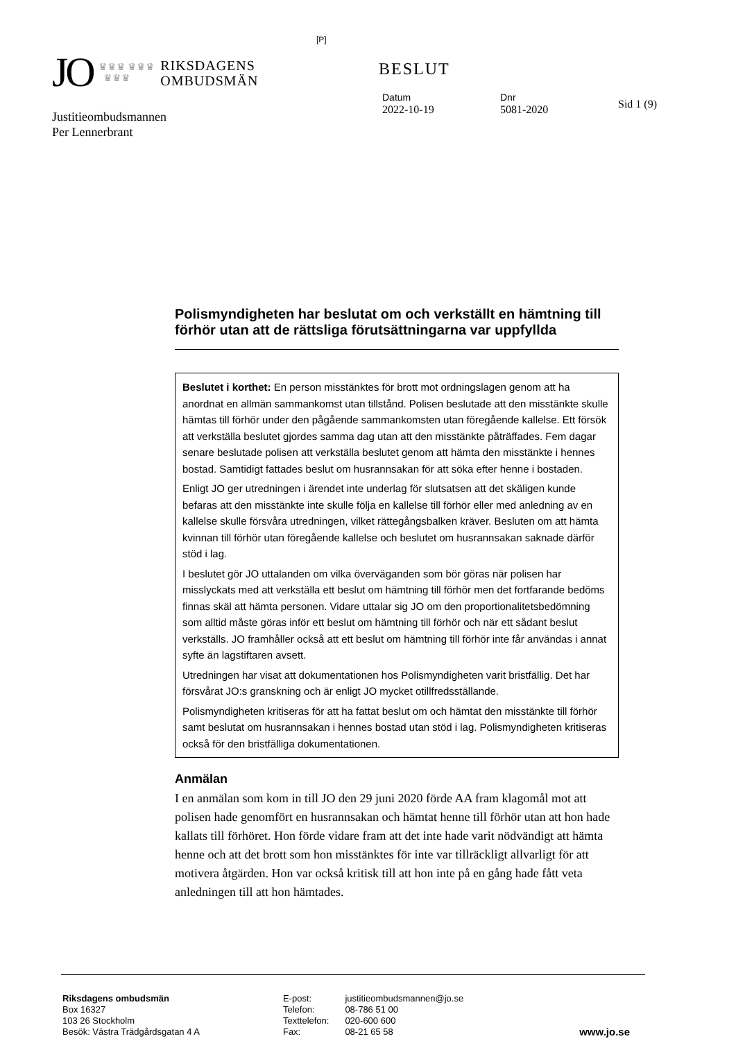JO ♛♛♛ ♛♛♛
♛♛♛ RIKSDAGENS
OMBUDSMÄN
[P]
BESLUT
Datum
2022-10-19
Dnr
5081-2020
Sid 1 (9)
Justitieombudsmannen
Per Lennerbrant
Polismyndigheten har beslutat om och verkställt en hämtning till förhör utan att de rättsliga förutsättningarna var uppfyllda
Beslutet i korthet: En person misstänktes för brott mot ordningslagen genom att ha anordnat en allmän sammankomst utan tillstånd. Polisen beslutade att den misstänkte skulle hämtas till förhör under den pågående sammankomsten utan föregående kallelse. Ett försök att verkställa beslutet gjordes samma dag utan att den misstänkte påträffades. Fem dagar senare beslutade polisen att verkställa beslutet genom att hämta den misstänkte i hennes bostad. Samtidigt fattades beslut om husrannsakan för att söka efter henne i bostaden.
Enligt JO ger utredningen i ärendet inte underlag för slutsatsen att det skäligen kunde befaras att den misstänkte inte skulle följa en kallelse till förhör eller med anledning av en kallelse skulle försvåra utredningen, vilket rättegångsbalken kräver. Besluten om att hämta kvinnan till förhör utan föregående kallelse och beslutet om husrannsakan saknade därför stöd i lag.
I beslutet gör JO uttalanden om vilka överväganden som bör göras när polisen har misslyckats med att verkställa ett beslut om hämtning till förhör men det fortfarande bedöms finnas skäl att hämta personen. Vidare uttalar sig JO om den proportionalitetsbedömning som alltid måste göras inför ett beslut om hämtning till förhör och när ett sådant beslut verkställs. JO framhåller också att ett beslut om hämtning till förhör inte får användas i annat syfte än lagstiftaren avsett.
Utredningen har visat att dokumentationen hos Polismyndigheten varit bristfällig. Det har försvårat JO:s granskning och är enligt JO mycket otillfredsställande.
Polismyndigheten kritiseras för att ha fattat beslut om och hämtat den misstänkte till förhör samt beslutat om husrannsakan i hennes bostad utan stöd i lag. Polismyndigheten kritiseras också för den bristfälliga dokumentationen.
Anmälan
I en anmälan som kom in till JO den 29 juni 2020 förde AA fram klagomål mot att polisen hade genomfört en husrannsakan och hämtat henne till förhör utan att hon hade kallats till förhöret. Hon förde vidare fram att det inte hade varit nödvändigt att hämta henne och att det brott som hon misstänktes för inte var tillräckligt allvarligt för att motivera åtgärden. Hon var också kritisk till att hon inte på en gång hade fått veta anledningen till att hon hämtades.
Riksdagens ombudsmän
Box 16327
103 26 Stockholm
Besök: Västra Trädgårdsgatan 4 A
E-post:
Telefon:
Texttelefon:
Fax:
justitieombudsmannen@jo.se
08-786 51 00
020-600 600
08-21 65 58
www.jo.se